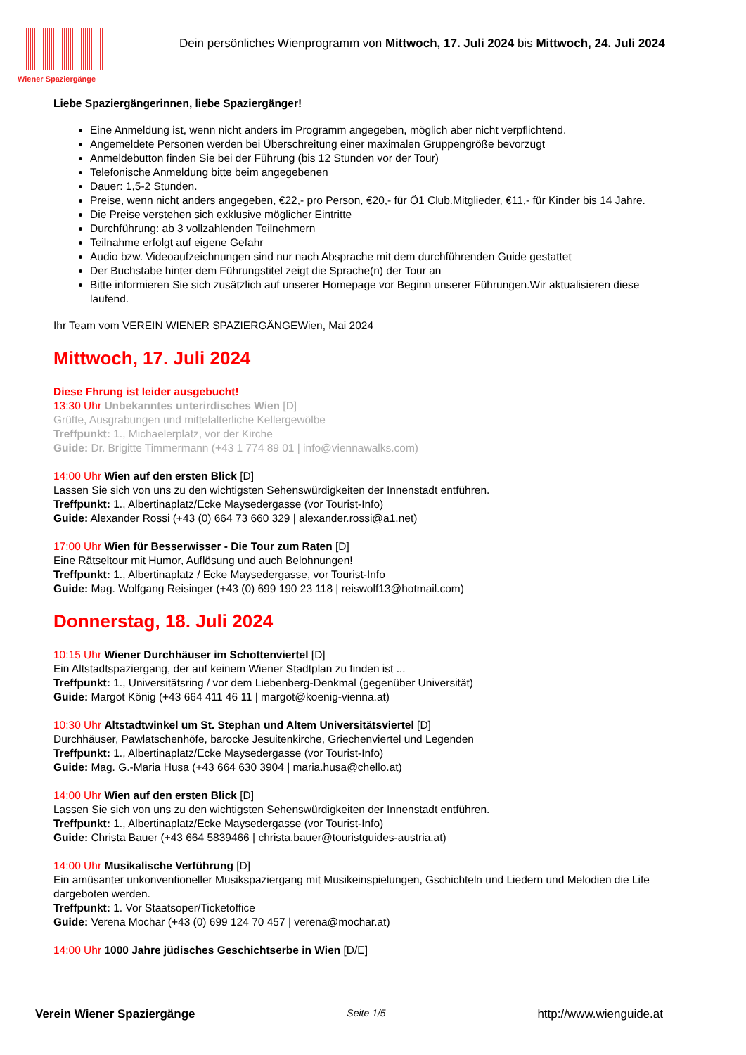Wiener Spaziergänge
Dein persönliches Wienprogramm von Mittwoch, 17. Juli 2024 bis Mittwoch, 24. Juli 2024
Liebe Spaziergängerinnen, liebe Spaziergänger!
Eine Anmeldung ist, wenn nicht anders im Programm angegeben, möglich aber nicht verpflichtend.
Angemeldete Personen werden bei Überschreitung einer maximalen Gruppengröße bevorzugt
Anmeldebutton finden Sie bei der Führung (bis 12 Stunden vor der Tour)
Telefonische Anmeldung bitte beim angegebenen
Dauer: 1,5-2 Stunden.
Preise, wenn nicht anders angegeben, €22,- pro Person, €20,- für Ö1 Club.Mitglieder, €11,- für Kinder bis 14 Jahre.
Die Preise verstehen sich exklusive möglicher Eintritte
Durchführung: ab 3 vollzahlenden Teilnehmern
Teilnahme erfolgt auf eigene Gefahr
Audio bzw. Videoaufzeichnungen sind nur nach Absprache mit dem durchführenden Guide gestattet
Der Buchstabe hinter dem Führungstitel zeigt die Sprache(n) der Tour an
Bitte informieren Sie sich zusätzlich auf unserer Homepage vor Beginn unserer Führungen.Wir aktualisieren diese laufend.
Ihr Team vom VEREIN WIENER SPAZIERGÄNGEWien, Mai 2024
Mittwoch, 17. Juli 2024
Diese Fhrung ist leider ausgebucht!
13:30 Uhr Unbekanntes unterirdisches Wien [D]
Grüfte, Ausgrabungen und mittelalterliche Kellergewölbe
Treffpunkt: 1., Michaelerplatz, vor der Kirche
Guide: Dr. Brigitte Timmermann (+43 1 774 89 01 | info@viennawalks.com)
14:00 Uhr Wien auf den ersten Blick [D]
Lassen Sie sich von uns zu den wichtigsten Sehenswürdigkeiten der Innenstadt entführen.
Treffpunkt: 1., Albertinaplatz/Ecke Maysedergasse (vor Tourist-Info)
Guide: Alexander Rossi (+43 (0) 664 73 660 329 | alexander.rossi@a1.net)
17:00 Uhr Wien für Besserwisser - Die Tour zum Raten [D]
Eine Rätseltour mit Humor, Auflösung und auch Belohnungen!
Treffpunkt: 1., Albertinaplatz / Ecke Maysedergasse, vor Tourist-Info
Guide: Mag. Wolfgang Reisinger (+43 (0) 699 190 23 118 | reiswolf13@hotmail.com)
Donnerstag, 18. Juli 2024
10:15 Uhr Wiener Durchhäuser im Schottenviertel [D]
Ein Altstadtspaziergang, der auf keinem Wiener Stadtplan zu finden ist ...
Treffpunkt: 1., Universitätsring / vor dem Liebenberg-Denkmal (gegenüber Universität)
Guide: Margot König (+43 664 411 46 11 | margot@koenig-vienna.at)
10:30 Uhr Altstadtwinkel um St. Stephan und Altem Universitätsviertel [D]
Durchhäuser, Pawlatschenhöfe, barocke Jesuitenkirche, Griechenviertel und Legenden
Treffpunkt: 1., Albertinaplatz/Ecke Maysedergasse (vor Tourist-Info)
Guide: Mag. G.-Maria Husa (+43 664 630 3904 | maria.husa@chello.at)
14:00 Uhr Wien auf den ersten Blick [D]
Lassen Sie sich von uns zu den wichtigsten Sehenswürdigkeiten der Innenstadt entführen.
Treffpunkt: 1., Albertinaplatz/Ecke Maysedergasse (vor Tourist-Info)
Guide: Christa Bauer (+43 664 5839466 | christa.bauer@touristguides-austria.at)
14:00 Uhr Musikalische Verführung [D]
Ein amüsanter unkonventioneller Musikspaziergang mit Musikeinspielungen, Gschichteln und Liedern und Melodien die Life dargeboten werden.
Treffpunkt: 1. Vor Staatsoper/Ticketoffice
Guide: Verena Mochar (+43 (0) 699 124 70 457 | verena@mochar.at)
14:00 Uhr 1000 Jahre jüdisches Geschichtserbe in Wien [D/E]
Verein Wiener Spaziergänge Seite 1/5 http://www.wienguide.at